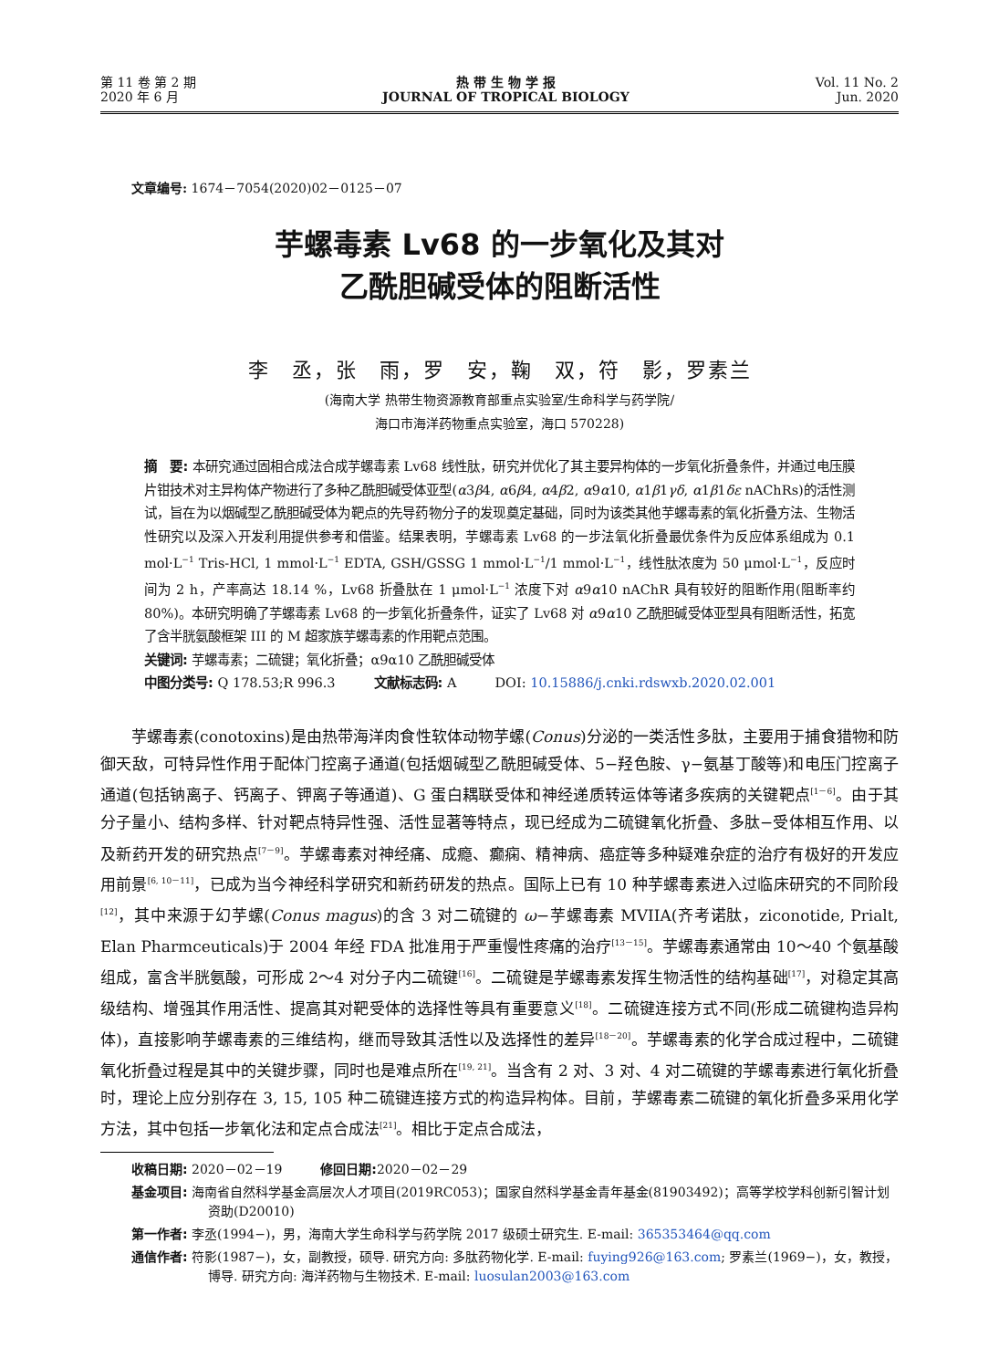第 11 卷 第 2 期
2020 年 6 月
热 带 生 物 学 报
JOURNAL OF TROPICAL BIOLOGY
Vol. 11 No. 2
Jun. 2020
文章编号: 1674－7054(2020)02－0125－07
芋螺毒素 Lv68 的一步氧化及其对
乙酰胆碱受体的阻断活性
李　丞，张　雨，罗　安，鞠　双，符　影，罗素兰
(海南大学 热带生物资源教育部重点实验室/生命科学与药学院/
海口市海洋药物重点实验室，海口 570228)
摘　要: 本研究通过固相合成法合成芋螺毒素 Lv68 线性肽，研究并优化了其主要异构体的一步氧化折叠条件，并通过电压膜片钳技术对主异构体产物进行了多种乙酰胆碱受体亚型(α3β4, α6β4, α4β2, α9α10, α1β1γδ, α1β1δε nAChRs)的活性测试，旨在为以烟碱型乙酰胆碱受体为靶点的先导药物分子的发现奠定基础，同时为该类其他芋螺毒素的氧化折叠方法、生物活性研究以及深入开发利用提供参考和借鉴。结果表明，芋螺毒素 Lv68 的一步法氧化折叠最优条件为反应体系组成为 0.1 mol·L<sup>−1</sup> Tris-HCl, 1 mmol·L<sup>−1</sup> EDTA, GSH/GSSG 1 mmol·L<sup>−1</sup>/1 mmol·L<sup>−1</sup>，线性肽浓度为 50 μmol·L<sup>−1</sup>，反应时间为 2 h，产率高达 18.14 %，Lv68 折叠肽在 1 μmol·L<sup>−1</sup> 浓度下对 α9α10 nAChR 具有较好的阻断作用(阻断率约 80%)。本研究明确了芋螺毒素 Lv68 的一步氧化折叠条件，证实了 Lv68 对 α9α10 乙酰胆碱受体亚型具有阻断活性，拓宽了含半胱氨酸框架 III 的 M 超家族芋螺毒素的作用靶点范围。
关键词: 芋螺毒素；二硫键；氧化折叠；α9α10 乙酰胆碱受体
中图分类号: Q 178.53;R 996.3　　　文献标志码: A　　　DOI: 10.15886/j.cnki.rdswxb.2020.02.001
芋螺毒素(conotoxins)是由热带海洋肉食性软体动物芋螺(Conus)分泌的一类活性多肽，主要用于捕食猎物和防御天敌，可特异性作用于配体门控离子通道(包括烟碱型乙酰胆碱受体、5−羟色胺、γ−氨基丁酸等)和电压门控离子通道(包括钠离子、钙离子、钾离子等通道)、G 蛋白耦联受体和神经递质转运体等诸多疾病的关键靶点<sup>[1－6]</sup>。由于其分子量小、结构多样、针对靶点特异性强、活性显著等特点，现已经成为二硫键氧化折叠、多肽−受体相互作用、以及新药开发的研究热点<sup>[7－9]</sup>。芋螺毒素对神经痛、成瘾、癫痫、精神病、癌症等多种疑难杂症的治疗有极好的开发应用前景<sup>[6, 10－11]</sup>，已成为当今神经科学研究和新药研发的热点。国际上已有 10 种芋螺毒素进入过临床研究的不同阶段<sup>[12]</sup>，其中来源于幻芋螺(Conus magus)的含 3 对二硫键的 ω−芋螺毒素 MVIIA(齐考诺肽，ziconotide, Prialt, Elan Pharmceuticals)于 2004 年经 FDA 批准用于严重慢性疼痛的治疗<sup>[13－15]</sup>。芋螺毒素通常由 10～40 个氨基酸组成，富含半胱氨酸，可形成 2～4 对分子内二硫键<sup>[16]</sup>。二硫键是芋螺毒素发挥生物活性的结构基础<sup>[17]</sup>，对稳定其高级结构、增强其作用活性、提高其对靶受体的选择性等具有重要意义<sup>[18]</sup>。二硫键连接方式不同(形成二硫键构造异构体)，直接影响芋螺毒素的三维结构，继而导致其活性以及选择性的差异<sup>[18－20]</sup>。芋螺毒素的化学合成过程中，二硫键氧化折叠过程是其中的关键步骤，同时也是难点所在<sup>[19, 21]</sup>。当含有 2 对、3 对、4 对二硫键的芋螺毒素进行氧化折叠时，理论上应分别存在 3, 15, 105 种二硫键连接方式的构造异构体。目前，芋螺毒素二硫键的氧化折叠多采用化学方法，其中包括一步氧化法和定点合成法<sup>[21]</sup>。相比于定点合成法，
收稿日期: 2020－02－19　　　修回日期: 2020－02－29
基金项目: 海南省自然科学基金高层次人才项目(2019RC053)；国家自然科学基金青年基金(81903492)；高等学校学科创新引智计划资助(D20010)
第一作者: 李丞(1994−)，男，海南大学生命科学与药学院 2017 级硕士研究生. E-mail: 365353464@qq.com
通信作者: 符影(1987−)，女，副教授，硕导. 研究方向: 多肽药物化学. E-mail: fuying926@163.com; 罗素兰(1969−)，女，教授，博导. 研究方向: 海洋药物与生物技术. E-mail: luosulan2003@163.com